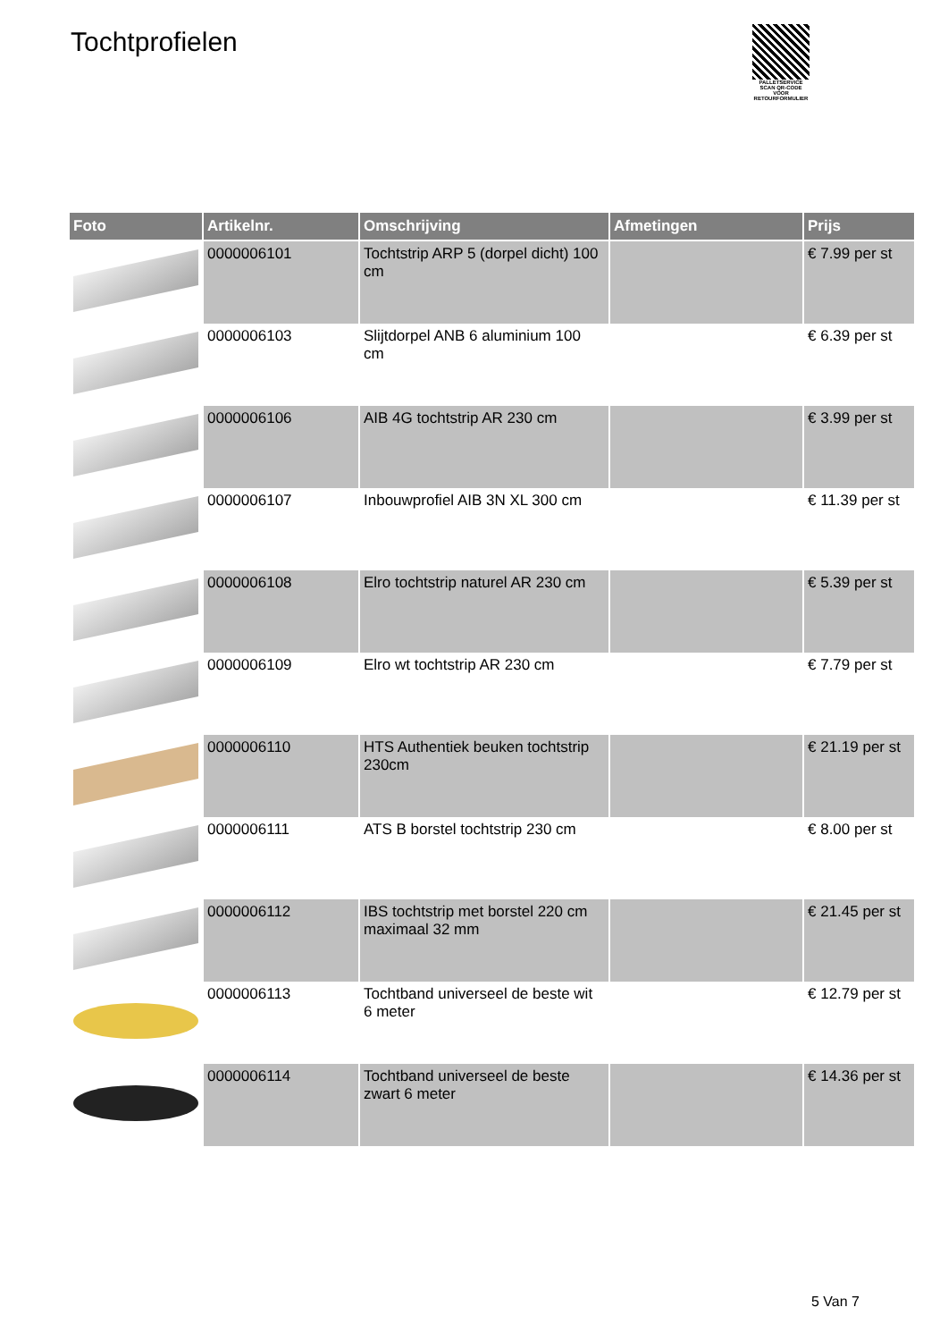Tochtprofielen
PALLETSERVICE
SCAN QR-CODE VOOR RETOURFORMULIER
| Foto | Artikelnr. | Omschrijving | Afmetingen | Prijs |
| --- | --- | --- | --- | --- |
| | 0000006101 | Tochtstrip ARP 5 (dorpel dicht) 100 cm | | € 7.99 per st |
| | 0000006103 | Slijtdorpel ANB 6 aluminium 100 cm | | € 6.39 per st |
| | 0000006106 | AIB 4G tochtstrip AR 230 cm | | € 3.99 per st |
| | 0000006107 | Inbouwprofiel AIB 3N XL 300 cm | | € 11.39 per st |
| | 0000006108 | Elro tochtstrip naturel AR 230 cm | | € 5.39 per st |
| | 0000006109 | Elro wt tochtstrip AR 230 cm | | € 7.79 per st |
| | 0000006110 | HTS Authentiek beuken tochtstrip 230cm | | € 21.19 per st |
| | 0000006111 | ATS B borstel tochtstrip 230 cm | | € 8.00 per st |
| | 0000006112 | IBS tochtstrip met borstel 220 cm maximaal 32 mm | | € 21.45 per st |
| | 0000006113 | Tochtband universeel de beste wit 6 meter | | € 12.79 per st |
| | 0000006114 | Tochtband universeel de beste zwart 6 meter | | € 14.36 per st |
5 Van 7